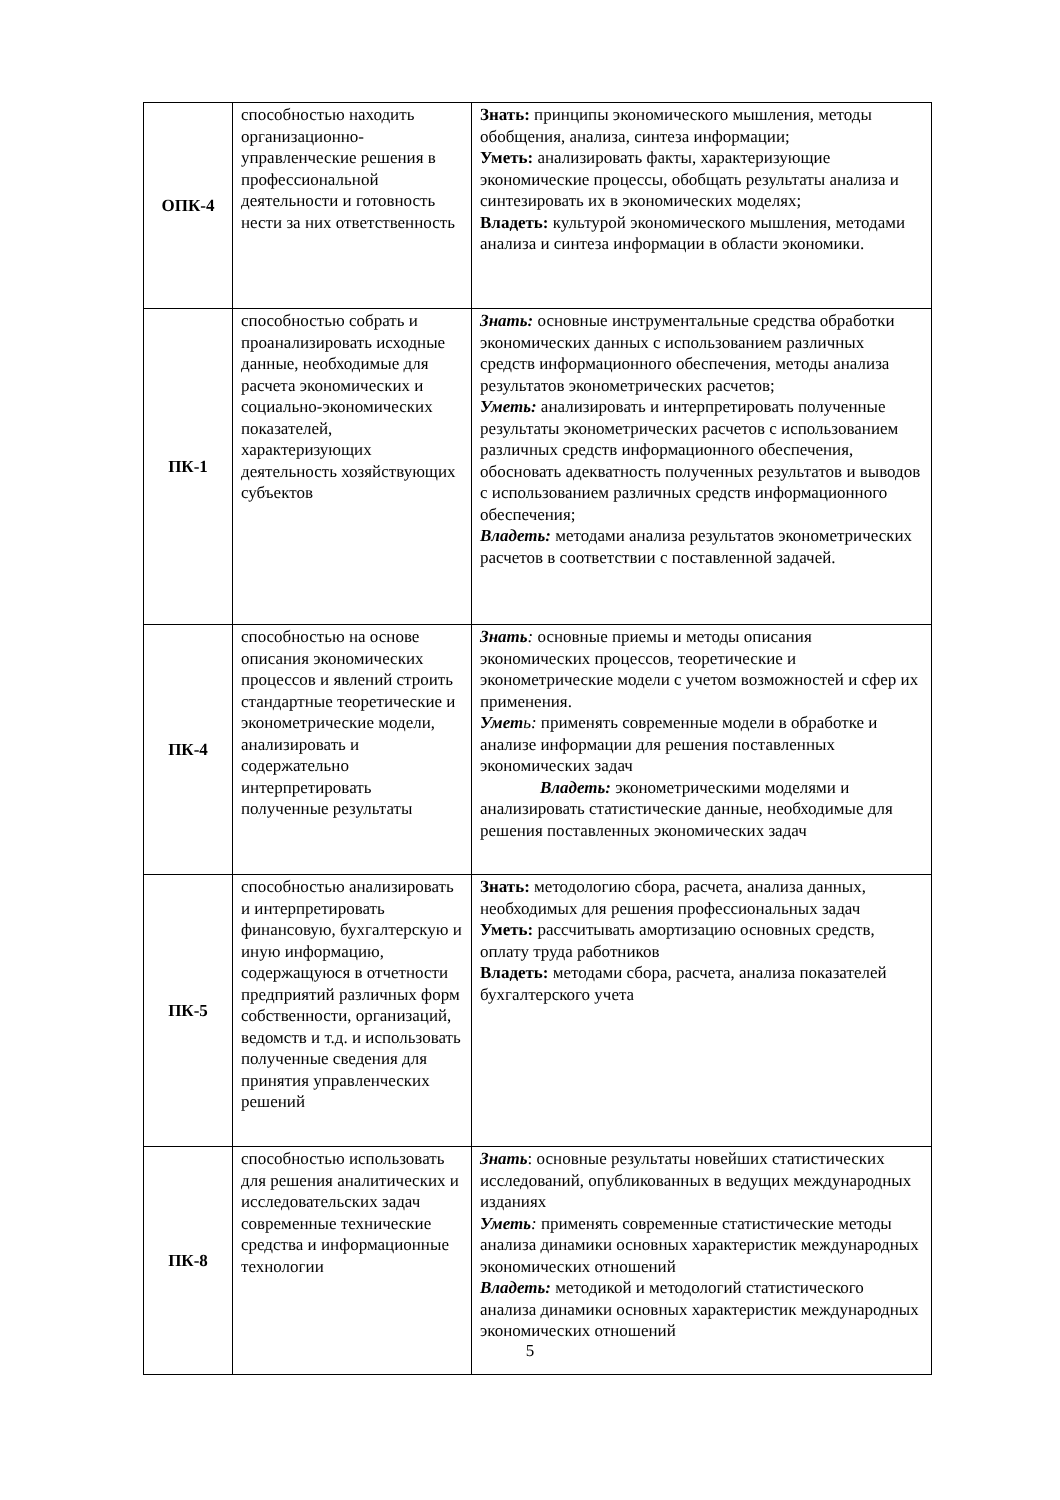| ОПК-4 | способностью находить организационно-управленческие решения в профессиональной деятельности и готовность нести за них ответственность | Знать: принципы экономического мышления, методы обобщения, анализа, синтеза информации; Уметь: анализировать факты, характеризующие экономические процессы, обобщать результаты анализа и синтезировать их в экономических моделях; Владеть: культурой экономического мышления, методами анализа и синтеза информации в области экономики. |
| ПК-1 | способностью собрать и проанализировать исходные данные, необходимые для расчета экономических и социально-экономических показателей, характеризующих деятельность хозяйствующих субъектов | Знать: основные инструментальные средства обработки экономических данных с использованием различных средств информационного обеспечения, методы анализа результатов эконометрических расчетов; Уметь: анализировать и интерпретировать полученные результаты эконометрических расчетов с использованием различных средств информационного обеспечения, обосновать адекватность полученных результатов и выводов с использованием различных средств информационного обеспечения; Владеть: методами анализа результатов эконометрических расчетов в соответствии с поставленной задачей. |
| ПК-4 | способностью на основе описания экономических процессов и явлений строить стандартные теоретические и эконометрические модели, анализировать и содержательно интерпретировать полученные результаты | Знать : основные приемы и методы описания экономических процессов, теоретические и эконометрические модели с учетом возможностей и сфер их применения. Умет ь: применять современные модели в обработке и анализе информации для решения поставленных экономических задач Владеть: эконометрическими моделями и анализировать статистические данные, необходимые для решения поставленных экономических задач |
| ПК-5 | способностью анализировать и интерпретировать финансовую, бухгалтерскую и иную информацию, содержащуюся в отчетности предприятий различных форм собственности, организаций, ведомств и т.д. и использовать полученные сведения для принятия управленческих решений | Знать: методологию сбора, расчета, анализа данных, необходимых для решения профессиональных задач Уметь: рассчитывать амортизацию основных средств, оплату труда работников Владеть: методами сбора, расчета, анализа показателей бухгалтерского учета |
| ПК-8 | способностью использовать для решения аналитических и исследовательских задач современные технические средства и информационные технологии | Знать : основные результаты новейших статистических исследований, опубликованных в ведущих международных изданиях Уметь : применять современные статистические методы анализа динамики основных характеристик международных экономических отношений Владеть: методикой и методологий статистического анализа динамики основных характеристик международных экономических отношений |
5